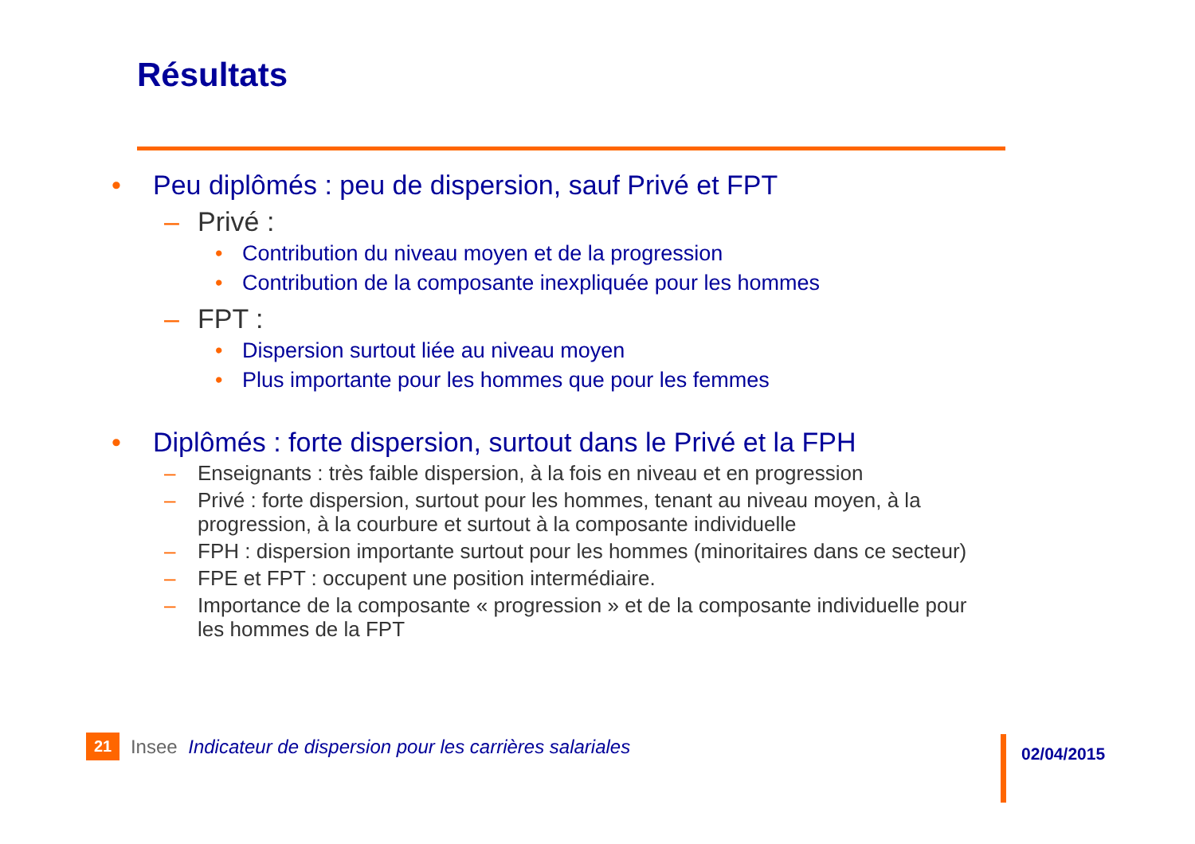Résultats
• Peu diplômés : peu de dispersion, sauf Privé et FPT
– Privé :
• Contribution du niveau moyen et de la progression
• Contribution de la composante inexpliquée pour les hommes
– FPT :
• Dispersion surtout liée au niveau moyen
• Plus importante pour les hommes que pour les femmes
• Diplômés : forte dispersion, surtout dans le Privé et la FPH
– Enseignants : très faible dispersion, à la fois en niveau et en progression
– Privé : forte dispersion, surtout pour les hommes, tenant au niveau moyen, à la progression, à la courbure et surtout à la composante individuelle
– FPH : dispersion importante surtout pour les hommes (minoritaires dans ce secteur)
– FPE et FPT : occupent une position intermédiaire.
– Importance de la composante « progression » et de la composante individuelle pour les hommes de la FPT
21 Insee Indicateur de dispersion pour les carrières salariales
02/04/2015